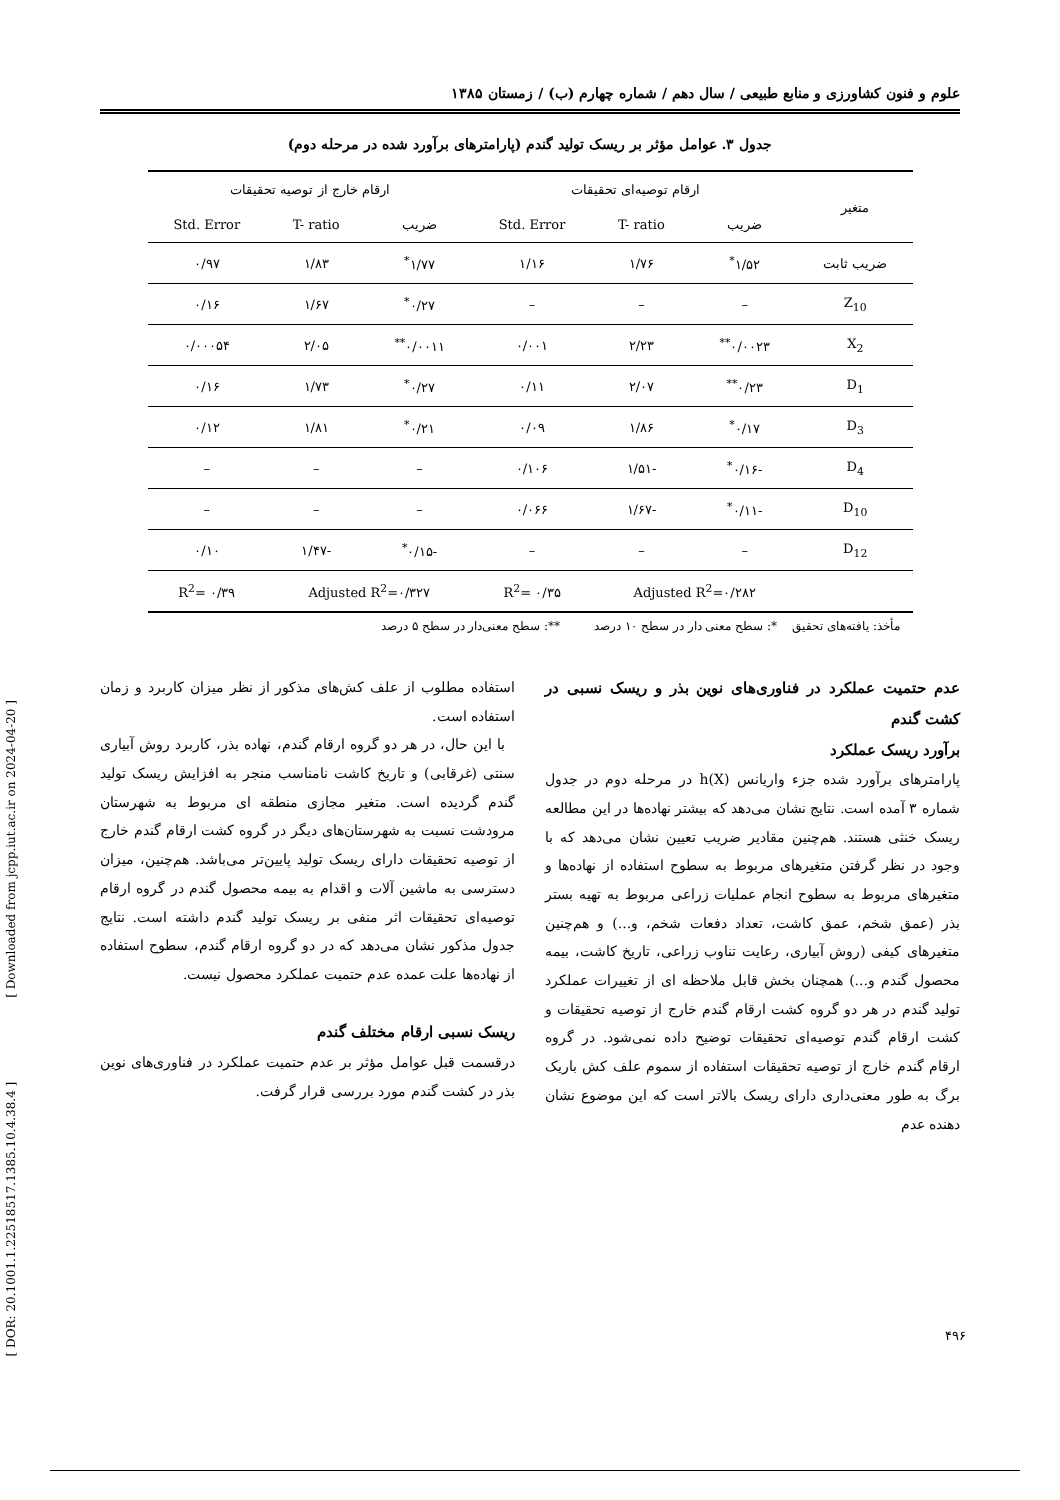علوم و فنون کشاورزی و منابع طبیعی / سال دهم / شماره چهارم (ب) / زمستان ۱۳۸۵
جدول ۳. عوامل مؤثر بر ریسک تولید گندم (پارامترهای برآورد شده در مرحله دوم)
| متغیر | ارقام توصیه‌ای تحقیقات | | | ارقام خارج از توصیه تحقیقات | | |
| --- | --- | --- | --- | --- | --- | --- |
| | ضریب | T- ratio | Std. Error | ضریب | T- ratio | Std. Error |
| ضریب ثابت | ۱/۵۲<sup>*</sup> | ۱/۷۶ | ۱/۱۶ | ۱/۷۷<sup>*</sup> | ۱/۸۳ | ۰/۹۷ |
| Z<sub>10</sub> | – | – | – | ۰/۲۷<sup>*</sup> | ۱/۶۷ | ۰/۱۶ |
| X<sub>2</sub> | ۰/۰۰۲۳<sup>**</sup> | ۲/۲۳ | ۰/۰۰۱ | ۰/۰۰۱۱<sup>**</sup> | ۲/۰۵ | ۰/۰۰۰۵۴ |
| D<sub>1</sub> | ۰/۲۳<sup>**</sup> | ۲/۰۷ | ۰/۱۱ | ۰/۲۷<sup>*</sup> | ۱/۷۳ | ۰/۱۶ |
| D<sub>3</sub> | ۰/۱۷<sup>*</sup> | ۱/۸۶ | ۰/۰۹ | ۰/۲۱<sup>*</sup> | ۱/۸۱ | ۰/۱۲ |
| D<sub>4</sub> | -۰/۱۶<sup>*</sup> | -۱/۵۱ | ۰/۱۰۶ | – | – | – |
| D<sub>10</sub> | -۰/۱۱<sup>*</sup> | -۱/۶۷ | ۰/۰۶۶ | – | – | – |
| D<sub>12</sub> | – | – | – | -۰/۱۵<sup>*</sup> | -۱/۴۷ | ۰/۱۰ |
| | Adjusted R<sup>2</sup>=۰/۲۸۲ | | R<sup>2</sup>= ۰/۳۵ | Adjusted R<sup>2</sup>=۰/۳۲۷ | | R<sup>2</sup>= ۰/۳۹ |
مأخذ: یافته‌های تحقیق *: سطح معنی دار در سطح ۱۰ درصد **: سطح معنی‌دار در سطح ۵ درصد
عدم حتمیت عملکرد در فناوری‌های نوین بذر و ریسک نسبی در کشت گندم
برآورد ریسک عملکرد
پارامترهای برآورد شده جزء واریانس h(X) در مرحله دوم در جدول شماره ۳ آمده است. نتایج نشان می‌دهد که بیشتر نهاده‌ها در این مطالعه ریسک خنثی هستند. هم‌چنین مقادیر ضریب تعیین نشان می‌دهد که با وجود در نظر گرفتن متغیرهای مربوط به سطوح استفاده از نهاده‌ها و متغیرهای مربوط به سطوح انجام عملیات زراعی مربوط به تهیه بستر بذر (عمق شخم، عمق کاشت، تعداد دفعات شخم، و...) و هم‌چنین متغیرهای کیفی (روش آبیاری، رعایت تناوب زراعی، تاریخ کاشت، بیمه محصول گندم و...) همچنان بخش قابل ملاحظه ای از تغییرات عملکرد تولید گندم در هر دو گروه کشت ارقام گندم خارج از توصیه تحقیقات و کشت ارقام گندم توصیه‌ای تحقیقات توضیح داده نمی‌شود. در گروه ارقام گندم خارج از توصیه تحقیقات استفاده از سموم علف کش باریک برگ به طور معنی‌داری دارای ریسک بالاتر است که این موضوع نشان دهنده عدم
استفاده مطلوب از علف کش‌های مذکور از نظر میزان کاربرد و زمان استفاده است.
با این حال، در هر دو گروه ارقام گندم، نهاده بذر، کاربرد روش آبیاری سنتی (غرقابی) و تاریخ کاشت نامناسب منجر به افزایش ریسک تولید گندم گردیده است. متغیر مجازی منطقه ای مربوط به شهرستان مرودشت نسبت به شهرستان‌های دیگر در گروه کشت ارقام گندم خارج از توصیه تحقیقات دارای ریسک تولید پایین‌تر می‌باشد. هم‌چنین، میزان دسترسی به ماشین آلات و اقدام به بیمه محصول گندم در گروه ارقام توصیه‌ای تحقیقات اثر منفی بر ریسک تولید گندم داشته است. نتایج جدول مذکور نشان می‌دهد که در دو گروه ارقام گندم، سطوح استفاده از نهاده‌ها علت عمده عدم حتمیت عملکرد محصول نیست.
ریسک نسبی ارقام مختلف گندم
درقسمت قبل عوامل مؤثر بر عدم حتمیت عملکرد در فناوری‌های نوین بذر در کشت گندم مورد بررسی قرار گرفت.
[ DOR: 20.1001.1.22518517.1385.10.4.38.4 ] [ Downloaded from jcpp.iut.ac.ir on 2024-04-20 ]
۴۹۶